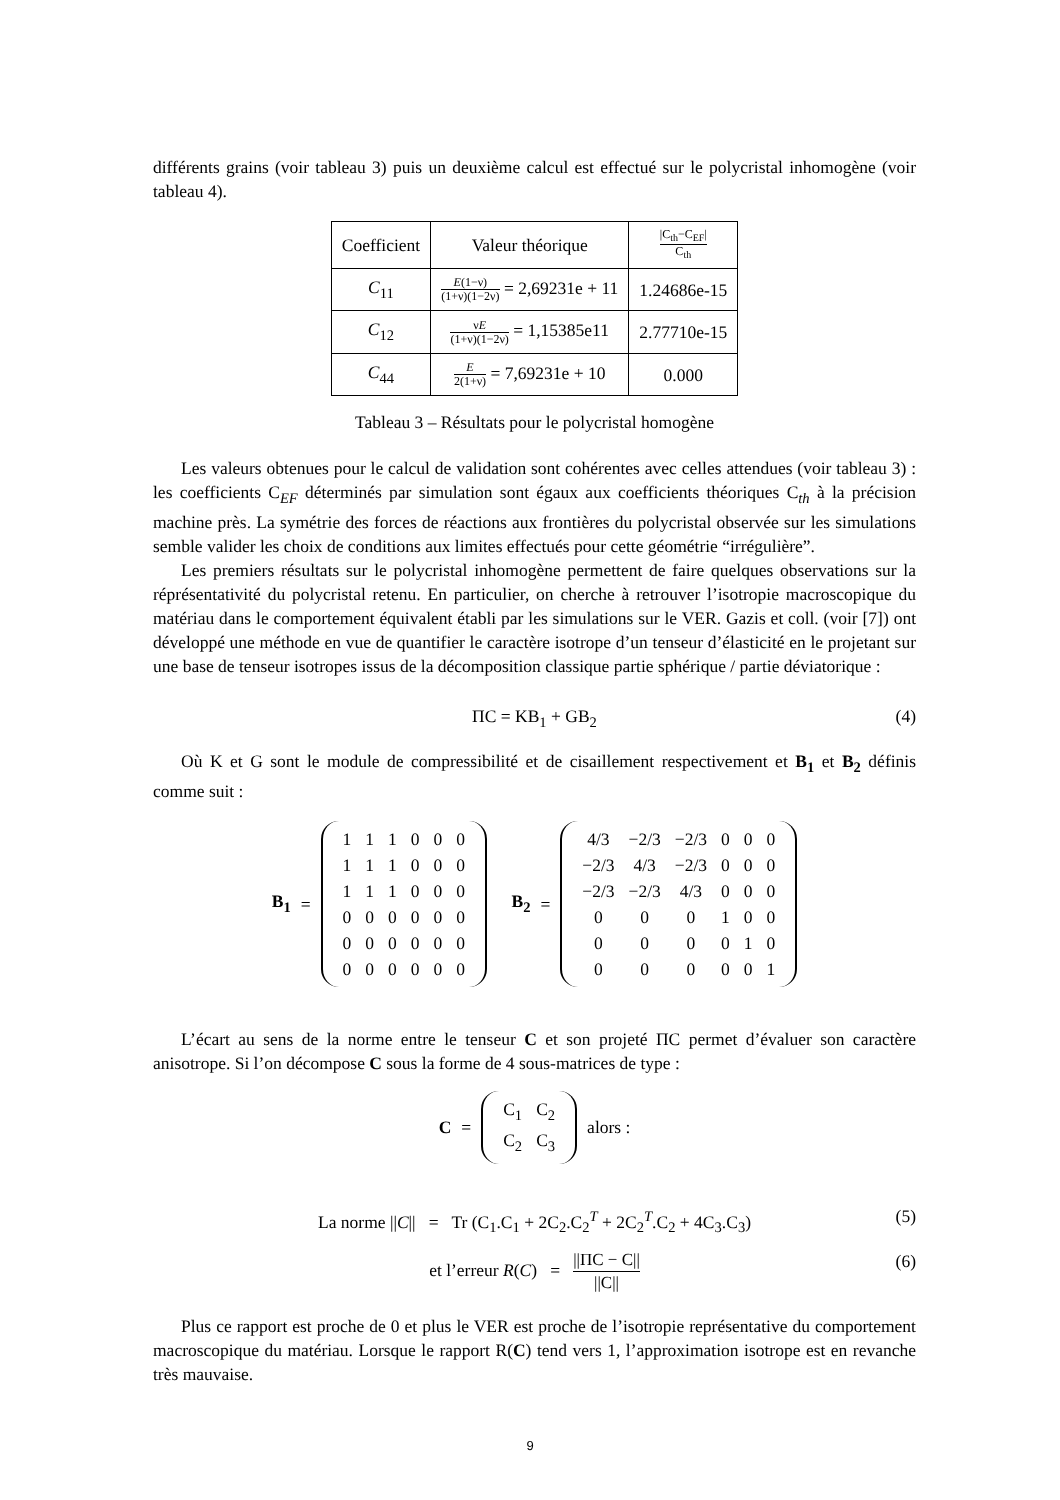différents grains (voir tableau 3) puis un deuxième calcul est effectué sur le polycristal inhomogène (voir tableau 4).
| Coefficient | Valeur théorique | /C<sub>th</sub>−C<sub>EF</sub>/ C<sub>th</sub> |
| C<sub>11</sub> | E (1−ν) (1+ν)(1−2ν) = 2,69231e + 11 | 1.24686e-15 |
| C<sub>12</sub> | ν E (1+ν)(1−2ν) = 1,15385e11 | 2.77710e-15 |
| C<sub>44</sub> | E 2(1+ν) = 7,69231e + 10 | 0.000 |
Tableau 3 – Résultats pour le polycristal homogène
Les valeurs obtenues pour le calcul de validation sont cohérentes avec celles attendues (voir tableau 3) : les coefficients C<sub>EF</sub> déterminés par simulation sont égaux aux coefficients théoriques C<sub>th</sub> à la précision machine près. La symétrie des forces de réactions aux frontières du polycristal observée sur les simulations semble valider les choix de conditions aux limites effectués pour cette géométrie “irrégulière”.
Les premiers résultats sur le polycristal inhomogène permettent de faire quelques observations sur la réprésentativité du polycristal retenu. En particulier, on cherche à retrouver l’isotropie macroscopique du matériau dans le comportement équivalent établi par les simulations sur le VER. Gazis et coll. (voir [7]) ont développé une méthode en vue de quantifier le caractère isotrope d’un tenseur d’élasticité en le projetant sur une base de tenseur isotropes issus de la décomposition classique partie sphérique / partie déviatorique :
ΠC = KB<sub>1</sub> + GB<sub>2</sub> (4)
Où K et G sont le module de compressibilité et de cisaillement respectivement et B<sub>1</sub> et B<sub>2</sub> définis comme suit :
B<sub>1</sub> =
| 1 | 1 | 1 | 0 | 0 | 0 |
| 1 | 1 | 1 | 0 | 0 | 0 |
| 1 | 1 | 1 | 0 | 0 | 0 |
| 0 | 0 | 0 | 0 | 0 | 0 |
| 0 | 0 | 0 | 0 | 0 | 0 |
| 0 | 0 | 0 | 0 | 0 | 0 |
B<sub>2</sub> =
| 4/3 | −2/3 | −2/3 | 0 | 0 | 0 |
| −2/3 | 4/3 | −2/3 | 0 | 0 | 0 |
| −2/3 | −2/3 | 4/3 | 0 | 0 | 0 |
| 0 | 0 | 0 | 1 | 0 | 0 |
| 0 | 0 | 0 | 0 | 1 | 0 |
| 0 | 0 | 0 | 0 | 0 | 1 |
L’écart au sens de la norme entre le tenseur C et son projeté ΠC permet d’évaluer son caractère anisotrope. Si l’on décompose C sous la forme de 4 sous-matrices de type :
C =
| C<sub>1</sub> | C<sub>2</sub> |
| C<sub>2</sub> | C<sub>3</sub> |
alors :
La norme ||C|| = Tr (C<sub>1</sub>.C<sub>1</sub> + 2C<sub>2</sub>.C<sub>2</sub><sup>T</sup> + 2C<sub>2</sub><sup>T</sup>.C<sub>2</sub> + 4C<sub>3</sub>.C<sub>3</sub>) (5)
et l’erreur R(C) = ||ΠC − C|| ||C|| (6)
Plus ce rapport est proche de 0 et plus le VER est proche de l’isotropie représentative du comportement macroscopique du matériau. Lorsque le rapport R(C) tend vers 1, l’approximation isotrope est en revanche très mauvaise.
9